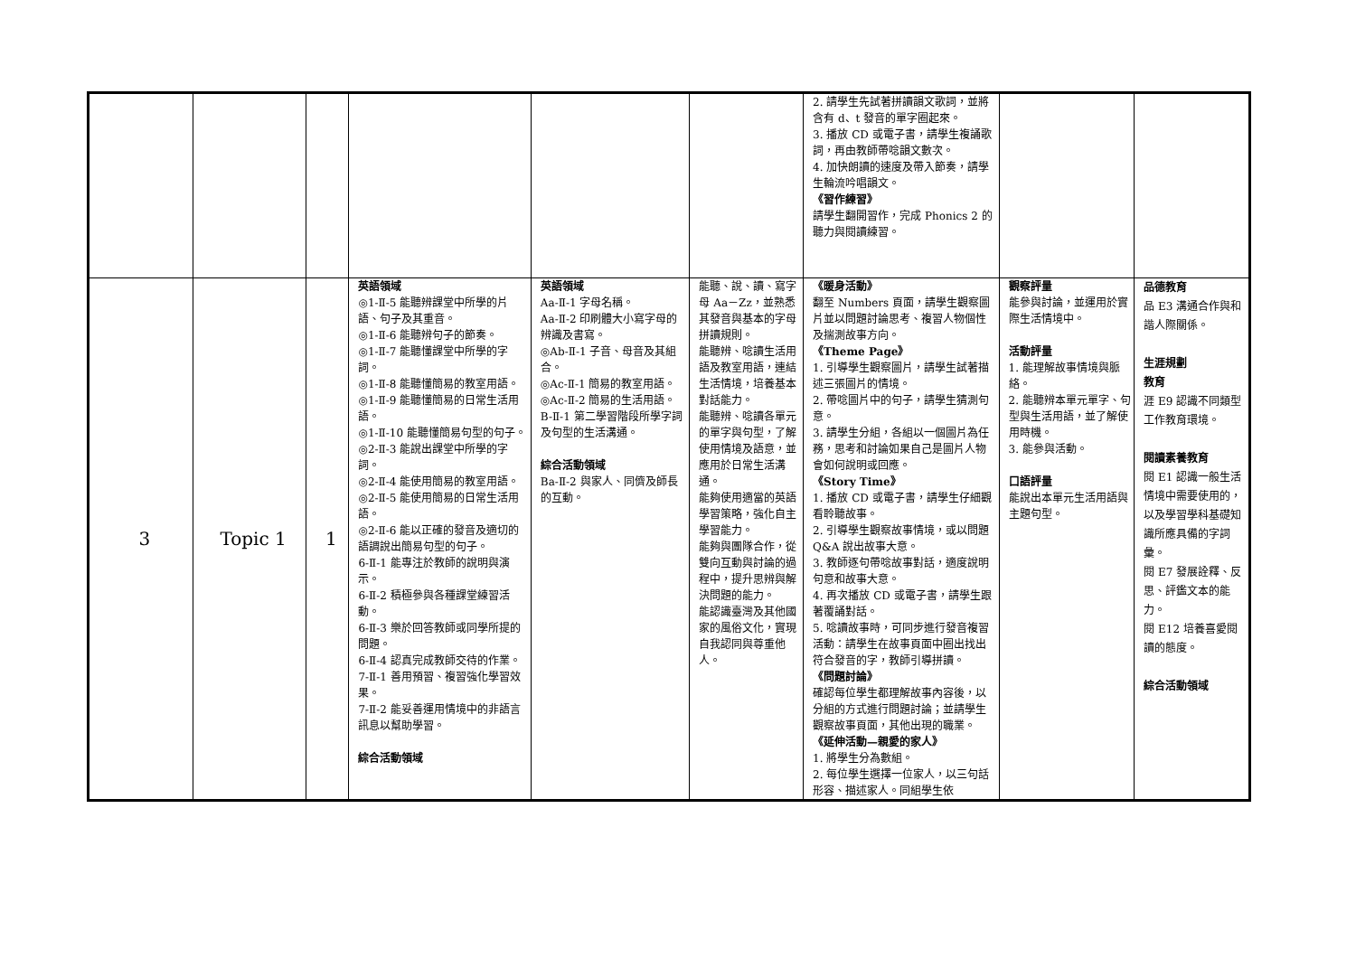| | | | | | | 2. 請學生先試著拼讀韻文歌詞，並將含有 d、t 發音的單字圈起來。 3. 播放 CD 或電子書，請學生複誦歌詞，再由教師帶唸韻文數次。 4. 加快朗讀的速度及帶入節奏，請學生輪流吟唱韻文。 《習作練習》 請學生翻開習作，完成 Phonics 2 的聽力與閱讀練習。 | | |
| 3 | Topic 1 | 1 | 英語領域 ◎1-Ⅱ-5 能聽辨課堂中所學的片語、句子及其重音。 ◎1-Ⅱ-6 能聽辨句子的節奏。 ◎1-Ⅱ-7 能聽懂課堂中所學的字詞。 ◎1-Ⅱ-8 能聽懂簡易的教室用語。 ◎1-Ⅱ-9 能聽懂簡易的日常生活用語。 ◎1-Ⅱ-10 能聽懂簡易句型的句子。 ◎2-Ⅱ-3 能說出課堂中所學的字詞。 ◎2-Ⅱ-4 能使用簡易的教室用語。 ◎2-Ⅱ-5 能使用簡易的日常生活用語。 ◎2-Ⅱ-6 能以正確的發音及適切的語調說出簡易句型的句子。 6-Ⅱ-1 能專注於教師的說明與演示。 6-Ⅱ-2 積極參與各種課堂練習活動。 6-Ⅱ-3 樂於回答教師或同學所提的問題。 6-Ⅱ-4 認真完成教師交待的作業。 7-Ⅱ-1 善用預習、複習強化學習效果。 7-Ⅱ-2 能妥善運用情境中的非語言訊息以幫助學習。 綜合活動領域 | 英語領域 Aa-Ⅱ-1 字母名稱。 Aa-Ⅱ-2 印刷體大小寫字母的辨識及書寫。 ◎Ab-Ⅱ-1 子音、母音及其組合。 ◎Ac-Ⅱ-1 簡易的教室用語。 ◎Ac-Ⅱ-2 簡易的生活用語。 B-Ⅱ-1 第二學習階段所學字詞及句型的生活溝通。 綜合活動領域 Ba-Ⅱ-2 與家人、同儕及師長的互動。 | 能聽、說、讀、寫字母 Aa－Zz，並熟悉其發音與基本的字母拼讀規則。 能聽辨、唸讀生活用語及教室用語，連結生活情境，培養基本對話能力。 能聽辨、唸讀各單元的單字與句型，了解使用情境及語意，並應用於日常生活溝通。 能夠使用適當的英語學習策略，強化自主學習能力。 能夠與團隊合作，從雙向互動與討論的過程中，提升思辨與解決問題的能力。 能認識臺灣及其他國家的風俗文化，實現自我認同與尊重他人。 | 《暖身活動》 翻至 Numbers 頁面，請學生觀察圖片並以問題討論思考、複習人物個性及揣測故事方向。 《Theme Page》 1. 引導學生觀察圖片，請學生試著描述三張圖片的情境。 2. 帶唸圖片中的句子，請學生猜測句意。 3. 請學生分組，各組以一個圖片為任務，思考和討論如果自己是圖片人物會如何說明或回應。 《Story Time》 1. 播放 CD 或電子書，請學生仔細觀看聆聽故事。 2. 引導學生觀察故事情境，或以問題 Q&A 說出故事大意。 3. 教師逐句帶唸故事對話，適度說明句意和故事大意。 4. 再次播放 CD 或電子書，請學生跟著覆誦對話。 5. 唸讀故事時，可同步進行發音複習活動：請學生在故事頁面中圈出找出符合發音的字，教師引導拼讀。 《問題討論》 確認每位學生都理解故事內容後，以分組的方式進行問題討論；並請學生觀察故事頁面，其他出現的職業。 《延伸活動—親愛的家人》 1. 將學生分為數組。 2. 每位學生選擇一位家人，以三句話形容、描述家人。同組學生依 | 觀察評量 能參與討論，並運用於實際生活情境中。 活動評量 1. 能理解故事情境與脈絡。 2. 能聽辨本單元單字、句型與生活用語，並了解使用時機。 3. 能參與活動。 口語評量 能說出本單元生活用語與主題句型。 | 品德教育 品 E3 溝通合作與和諧人際關係。 生涯規劃 教育 涯 E9 認識不同類型工作教育環境。 閱讀素養教育 閱 E1 認識一般生活情境中需要使用的，以及學習學科基礎知識所應具備的字詞彙。 閱 E7 發展詮釋、反思、評鑑文本的能力。 閱 E12 培養喜愛閱讀的態度。 綜合活動領域 |